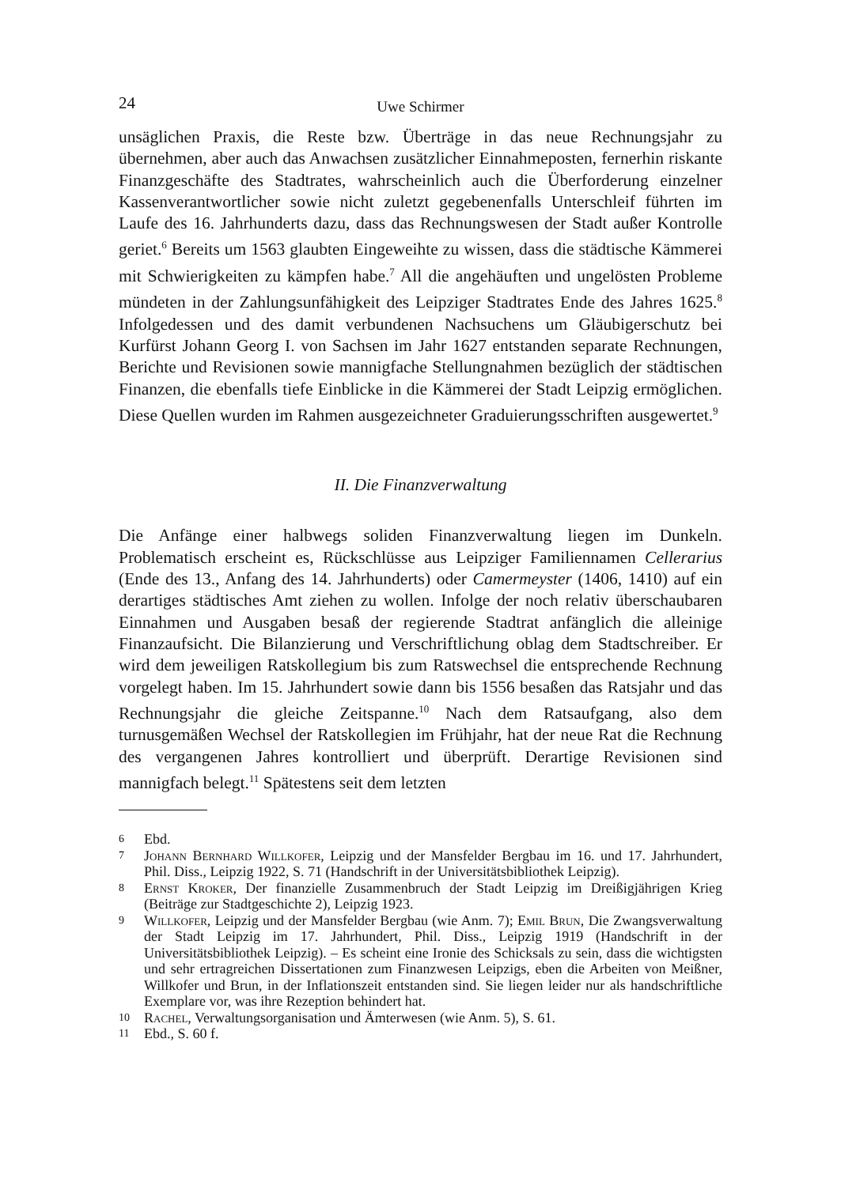24 Uwe Schirmer
unsäglichen Praxis, die Reste bzw. Überträge in das neue Rechnungsjahr zu übernehmen, aber auch das Anwachsen zusätzlicher Einnahmeposten, fernerhin riskante Finanzgeschäfte des Stadtrates, wahrscheinlich auch die Überforderung einzelner Kassenverantwortlicher sowie nicht zuletzt gegebenenfalls Unterschleif führten im Laufe des 16. Jahrhunderts dazu, dass das Rechnungswesen der Stadt außer Kontrolle geriet.<sup>6</sup> Bereits um 1563 glaubten Eingeweihte zu wissen, dass die städtische Kämmerei mit Schwierigkeiten zu kämpfen habe.<sup>7</sup> All die angehäuften und ungelösten Probleme mündeten in der Zahlungsunfähigkeit des Leipziger Stadtrates Ende des Jahres 1625.<sup>8</sup> Infolgedessen und des damit verbundenen Nachsuchens um Gläubigerschutz bei Kurfürst Johann Georg I. von Sachsen im Jahr 1627 entstanden separate Rechnungen, Berichte und Revisionen sowie mannigfache Stellungnahmen bezüglich der städtischen Finanzen, die ebenfalls tiefe Einblicke in die Kämmerei der Stadt Leipzig ermöglichen. Diese Quellen wurden im Rahmen ausgezeichneter Graduierungsschriften ausgewertet.<sup>9</sup>
II. Die Finanzverwaltung
Die Anfänge einer halbwegs soliden Finanzverwaltung liegen im Dunkeln. Problematisch erscheint es, Rückschlüsse aus Leipziger Familiennamen Cellerarius (Ende des 13., Anfang des 14. Jahrhunderts) oder Camermeyster (1406, 1410) auf ein derartiges städtisches Amt ziehen zu wollen. Infolge der noch relativ überschaubaren Einnahmen und Ausgaben besaß der regierende Stadtrat anfänglich die alleinige Finanzaufsicht. Die Bilanzierung und Verschriftlichung oblag dem Stadtschreiber. Er wird dem jeweiligen Ratskollegium bis zum Ratswechsel die entsprechende Rechnung vorgelegt haben. Im 15. Jahrhundert sowie dann bis 1556 besaßen das Ratsjahr und das Rechnungsjahr die gleiche Zeitspanne.<sup>10</sup> Nach dem Ratsaufgang, also dem turnusgemäßen Wechsel der Ratskollegien im Frühjahr, hat der neue Rat die Rechnung des vergangenen Jahres kontrolliert und überprüft. Derartige Revisionen sind mannigfach belegt.<sup>11</sup> Spätestens seit dem letzten
6 Ebd.
7 Johann Bernhard Willkofer, Leipzig und der Mansfelder Bergbau im 16. und 17. Jahrhundert, Phil. Diss., Leipzig 1922, S. 71 (Handschrift in der Universitätsbibliothek Leipzig).
8 Ernst Kroker, Der finanzielle Zusammenbruch der Stadt Leipzig im Dreißigjährigen Krieg (Beiträge zur Stadtgeschichte 2), Leipzig 1923.
9 Willkofer, Leipzig und der Mansfelder Bergbau (wie Anm. 7); Emil Brun, Die Zwangsverwaltung der Stadt Leipzig im 17. Jahrhundert, Phil. Diss., Leipzig 1919 (Handschrift in der Universitätsbibliothek Leipzig). – Es scheint eine Ironie des Schicksals zu sein, dass die wichtigsten und sehr ertragreichen Dissertationen zum Finanzwesen Leipzigs, eben die Arbeiten von Meißner, Willkofer und Brun, in der Inflationszeit entstanden sind. Sie liegen leider nur als handschriftliche Exemplare vor, was ihre Rezeption behindert hat.
10 Rachel, Verwaltungsorganisation und Ämterwesen (wie Anm. 5), S. 61.
11 Ebd., S. 60 f.